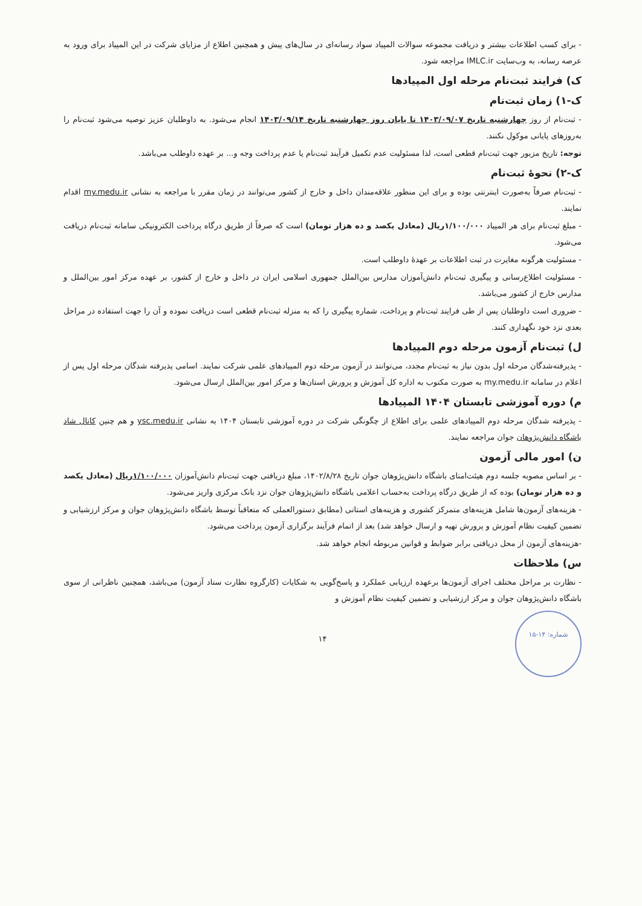- برای کسب اطلاعات بیشتر و دریافت مجموعه سوالات المپیاد سواد رسانه‌ای در سال‌های پیش و همچنین اطلاع از مزایای شرکت در این المپیاد برای ورود به عرصه رسانه، به وب‌سایت IMLC.ir مراجعه شود.
ک) فرایند ثبت‌نام مرحله اول المپیادها
ک-۱) زمان ثبت‌نام
- ثبت‌نام از روز چهارشنبه تاریخ ۱۴۰۳/۰۹/۰۷ تا پایان روز چهارشنبه تاریخ ۱۴۰۳/۰۹/۱۴ انجام می‌شود. به داوطلبان عزیز توصیه می‌شود ثبت‌نام را به‌روزهای پایانی موکول نکنند.
توجه: تاریخ مزبور جهت ثبت‌نام قطعی است، لذا مسئولیت عدم تکمیل فرآیند ثبت‌نام یا عدم پرداخت وجه و... بر عهده داوطلب می‌باشد.
ک-۲) نحوهٔ ثبت‌نام
- ثبت‌نام صرفاً به‌صورت اینترنتی بوده و برای این منظور علاقه‌مندان داخل و خارج از کشور می‌توانند در زمان مقرر با مراجعه به نشانی my.medu.ir اقدام نمایند.
- مبلغ ثبت‌نام برای هر المپیاد ۱/۱۰۰/۰۰۰ریال (معادل یکصد و ده هزار تومان) است که صرفاً از طریق درگاه پرداخت الکترونیکی سامانه ثبت‌نام دریافت می‌شود.
- مسئولیت هرگونه مغایرت در ثبت اطلاعات بر عهدهٔ داوطلب است.
- مسئولیت اطلاع‌رسانی و پیگیری ثبت‌نام دانش‌آموزان مدارس بین‌الملل جمهوری اسلامی ایران در داخل و خارج از کشور، بر عهده مرکز امور بین‌الملل و مدارس خارج از کشور می‌باشد.
- ضروری است داوطلبان پس از طی فرایند ثبت‌نام و پرداخت، شماره پیگیری را که به منزله ثبت‌نام قطعی است دریافت نموده و آن را جهت استفاده در مراحل بعدی نزد خود نگهداری کنند.
ل) ثبت‌نام آزمون مرحله دوم المپیادها
- پذیرفته‌شدگان مرحله اول بدون نیاز به ثبت‌نام مجدد، می‌توانند در آزمون مرحله دوم المپیادهای علمی شرکت نمایند. اسامی پذیرفته شدگان مرحله اول پس از اعلام در سامانه my.medu.ir به صورت مکتوب به اداره کل آموزش و پرورش استان‌ها و مرکز امور بین‌الملل ارسال می‌شود.
م) دوره آموزشی تابستان ۱۴۰۴ المپیادها
- پذیرفته شدگان مرحله دوم المپیادهای علمی برای اطلاع از چگونگی شرکت در دوره آموزشی تابستان ۱۴۰۴ به نشانی ysc.medu.ir و هم چنین کانال شاد باشگاه دانش‌پژوهان جوان مراجعه نمایند.
ن) امور مالی آزمون
- بر اساس مصوبه جلسه دوم هیئت‌امنای باشگاه دانش‌پژوهان جوان تاریخ ۱۴۰۲/۸/۲۸، مبلغ دریافتی جهت ثبت‌نام دانش‌آموزان ۱/۱۰۰/۰۰۰ریال (معادل یکصد و ده هزار تومان) بوده که از طریق درگاه پرداخت به‌حساب اعلامی باشگاه دانش‌پژوهان جوان نزد بانک مرکزی واریز می‌شود.
- هزینه‌های آزمون‌ها شامل هزینه‌های متمرکز کشوری و هزینه‌های استانی (مطابق دستورالعملی که متعاقباً توسط باشگاه دانش‌پژوهان جوان و مرکز ارزشیابی و تضمین کیفیت نظام آموزش و پرورش تهیه و ارسال خواهد شد) بعد از اتمام فرآیند برگزاری آزمون پرداخت می‌شود.
-هزینه‌های آزمون از محل دریافتی برابر ضوابط و قوانین مربوطه انجام خواهد شد.
س) ملاحظات
- نظارت بر مراحل مختلف اجرای آزمون‌ها برعهده ارزیابی عملکرد و پاسخ‌گویی به شکایات (کارگروه نظارت ستاد آزمون) می‌باشد، همچنین ناظرانی از سوی باشگاه دانش‌پژوهان جوان و مرکز ارزشیابی و تضمین کیفیت نظام آموزش و
۱۴
شماره: ۱۴-۱۵